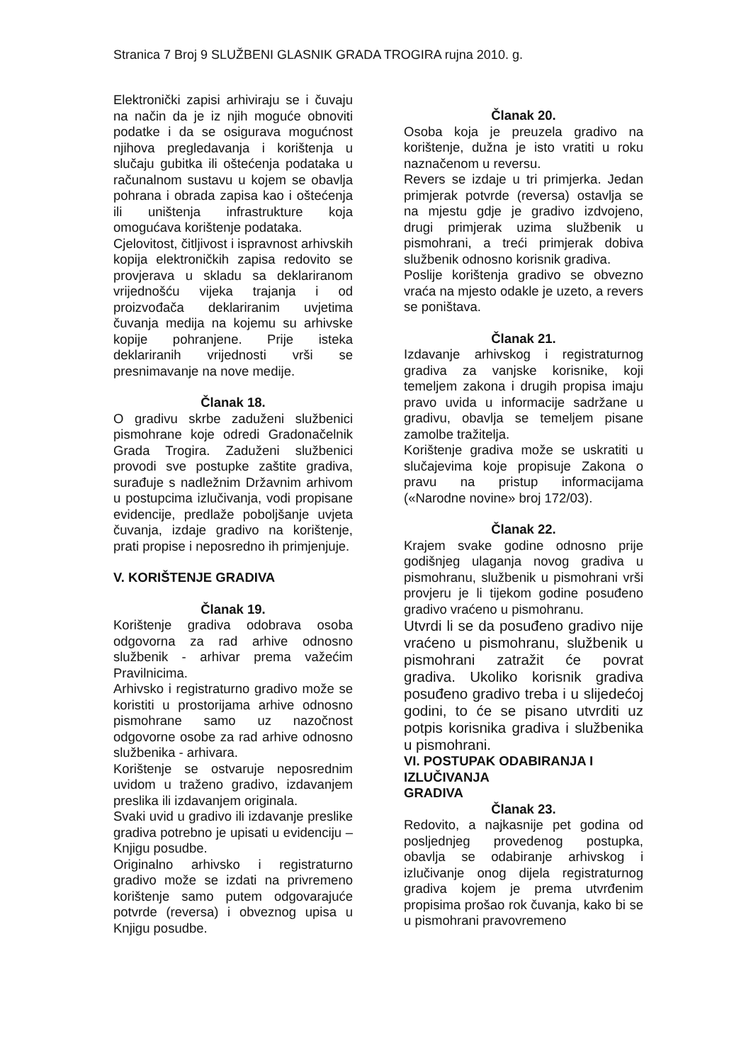Stranica 7 Broj 9 SLUŽBENI GLASNIK GRADA TROGIRA rujna 2010. g.
Elektronički zapisi arhiviraju se i čuvaju na način da je iz njih moguće obnoviti podatke i da se osigurava mogućnost njihova pregledavanja i korištenja u slučaju gubitka ili oštećenja podataka u računalnom sustavu u kojem se obavlja pohrana i obrada zapisa kao i oštećenja ili uništenja infrastrukture koja omogućava korištenje podataka.
Cjelovitost, čitljivost i ispravnost arhivskih kopija elektroničkih zapisa redovito se provjerava u skladu sa deklariranom vrijednošću vijeka trajanja i od proizvođača deklariranim uvjetima čuvanja medija na kojemu su arhivske kopije pohranjene. Prije isteka deklariranih vrijednosti vrši se presnimavanje na nove medije.
Članak 18.
O gradivu skrbe zaduženi službenici pismohrane koje odredi Gradonačelnik Grada Trogira. Zaduženi službenici provodi sve postupke zaštite gradiva, surađuje s nadležnim Državnim arhivom u postupcima izlučivanja, vodi propisane evidencije, predlaže poboljšanje uvjeta čuvanja, izdaje gradivo na korištenje, prati propise i neposredno ih primjenjuje.
V. KORIŠTENJE GRADIVA
Članak 19.
Korištenje gradiva odobrava osoba odgovorna za rad arhive odnosno službenik - arhivar prema važećim Pravilnicima.
Arhivsko i registraturno gradivo može se koristiti u prostorijama arhive odnosno pismohrane samo uz nazočnost odgovorne osobe za rad arhive odnosno službenika - arhivara.
Korištenje se ostvaruje neposrednim uvidom u traženo gradivo, izdavanjem preslika ili izdavanjem originala.
Svaki uvid u gradivo ili izdavanje preslike gradiva potrebno je upisati u evidenciju – Knjigu posudbe.
Originalno arhivsko i registraturno gradivo može se izdati na privremeno korištenje samo putem odgovarajuće potvrde (reversa) i obveznog upisa u Knjigu posudbe.
Članak 20.
Osoba koja je preuzela gradivo na korištenje, dužna je isto vratiti u roku naznačenom u reversu.
Revers se izdaje u tri primjerka. Jedan primjerak potvrde (reversa) ostavlja se na mjestu gdje je gradivo izdvojeno, drugi primjerak uzima službenik u pismohrani, a treći primjerak dobiva službenik odnosno korisnik gradiva.
Poslije korištenja gradivo se obvezno vraća na mjesto odakle je uzeto, a revers se poništava.
Članak 21.
Izdavanje arhivskog i registraturnog gradiva za vanjske korisnike, koji temeljem zakona i drugih propisa imaju pravo uvida u informacije sadržane u gradivu, obavlja se temeljem pisane zamolbe tražitelja.
Korištenje gradiva može se uskratiti u slučajevima koje propisuje Zakona o pravu na pristup informacijama («Narodne novine» broj 172/03).
Članak 22.
Krajem svake godine odnosno prije godišnjeg ulaganja novog gradiva u pismohranu, službenik u pismohrani vrši provjeru je li tijekom godine posuđeno gradivo vraćeno u pismohranu.
Utvrdi li se da posuđeno gradivo nije vraćeno u pismohranu, službenik u pismohrani zatražit će povrat gradiva. Ukoliko korisnik gradiva posuđeno gradivo treba i u slijedećoj godini, to će se pisano utvrditi uz potpis korisnika gradiva i službenika u pismohrani.
VI. POSTUPAK ODABIRANJA I IZLUČIVANJA
GRADIVA
Članak 23.
Redovito, a najkasnije pet godina od posljednjeg provedenog postupka, obavlja se odabiranje arhivskog i izlučivanje onog dijela registraturnog gradiva kojem je prema utvrđenim propisima prošao rok čuvanja, kako bi se u pismohrani pravovremeno